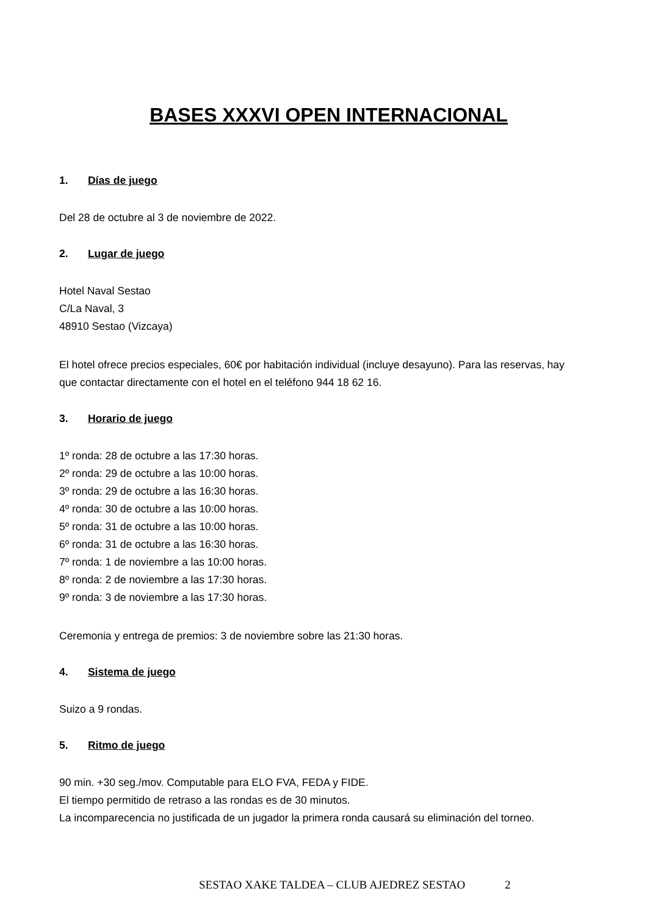BASES XXXVI OPEN INTERNACIONAL
1. Días de juego
Del 28 de octubre al 3 de noviembre de 2022.
2. Lugar de juego
Hotel Naval Sestao
C/La Naval, 3
48910 Sestao (Vizcaya)
El hotel ofrece precios especiales, 60€ por habitación individual (incluye desayuno). Para las reservas, hay que contactar directamente con el hotel en el teléfono 944 18 62 16.
3. Horario de juego
1º ronda: 28 de octubre a las 17:30 horas.
2º ronda: 29 de octubre a las 10:00 horas.
3º ronda: 29 de octubre a las 16:30 horas.
4º ronda: 30 de octubre a las 10:00 horas.
5º ronda: 31 de octubre a las 10:00 horas.
6º ronda: 31 de octubre a las 16:30 horas.
7º ronda: 1 de noviembre a las 10:00 horas.
8º ronda: 2 de noviembre a las 17:30 horas.
9º ronda: 3 de noviembre a las 17:30 horas.
Ceremonia y entrega de premios: 3 de noviembre sobre las 21:30 horas.
4. Sistema de juego
Suizo a 9 rondas.
5. Ritmo de juego
90 min. +30 seg./mov. Computable para ELO FVA, FEDA y FIDE.
El tiempo permitido de retraso a las rondas es de 30 minutos.
La incomparecencia no justificada de un jugador la primera ronda causará su eliminación del torneo.
SESTAO XAKE TALDEA – CLUB AJEDREZ SESTAO 2